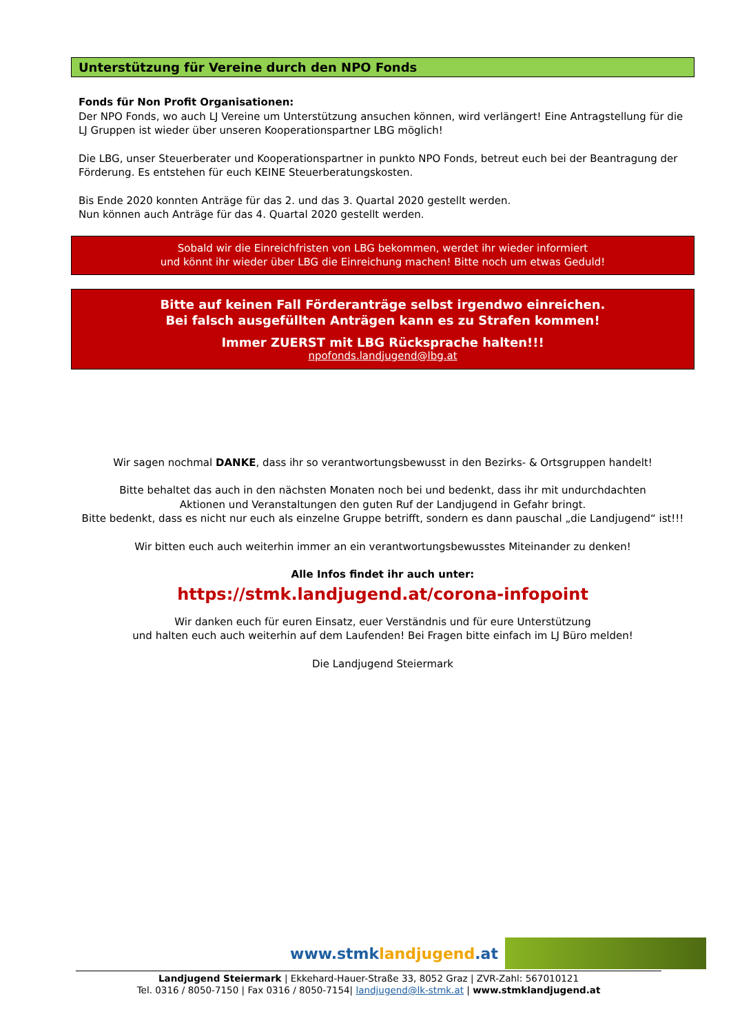Unterstützung für Vereine durch den NPO Fonds
Fonds für Non Profit Organisationen:
Der NPO Fonds, wo auch LJ Vereine um Unterstützung ansuchen können, wird verlängert! Eine Antragstellung für die LJ Gruppen ist wieder über unseren Kooperationspartner LBG möglich!
Die LBG, unser Steuerberater und Kooperationspartner in punkto NPO Fonds, betreut euch bei der Beantragung der Förderung. Es entstehen für euch KEINE Steuerberatungskosten.
Bis Ende 2020 konnten Anträge für das 2. und das 3. Quartal 2020 gestellt werden.
Nun können auch Anträge für das 4. Quartal 2020 gestellt werden.
Sobald wir die Einreichfristen von LBG bekommen, werdet ihr wieder informiert
und könnt ihr wieder über LBG die Einreichung machen! Bitte noch um etwas Geduld!
Bitte auf keinen Fall Förderanträge selbst irgendwo einreichen.
Bei falsch ausgefüllten Anträgen kann es zu Strafen kommen!
Immer ZUERST mit LBG Rücksprache halten!!!
npofonds.landjugend@lbg.at
Wir sagen nochmal DANKE, dass ihr so verantwortungsbewusst in den Bezirks- & Ortsgruppen handelt!
Bitte behaltet das auch in den nächsten Monaten noch bei und bedenkt, dass ihr mit undurchdachten
Aktionen und Veranstaltungen den guten Ruf der Landjugend in Gefahr bringt.
Bitte bedenkt, dass es nicht nur euch als einzelne Gruppe betrifft, sondern es dann pauschal „die Landjugend“ ist!!!
Wir bitten euch auch weiterhin immer an ein verantwortungsbewusstes Miteinander zu denken!
Alle Infos findet ihr auch unter:
https://stmk.landjugend.at/corona-infopoint
Wir danken euch für euren Einsatz, euer Verständnis und für eure Unterstützung
und halten euch auch weiterhin auf dem Laufenden! Bei Fragen bitte einfach im LJ Büro melden!
Die Landjugend Steiermark
www.stmklandjugend.at
Landjugend Steiermark | Ekkehard-Hauer-Straße 33, 8052 Graz | ZVR-Zahl: 567010121
Tel. 0316 / 8050-7150 | Fax 0316 / 8050-7154| landjugend@lk-stmk.at | www.stmklandjugend.at